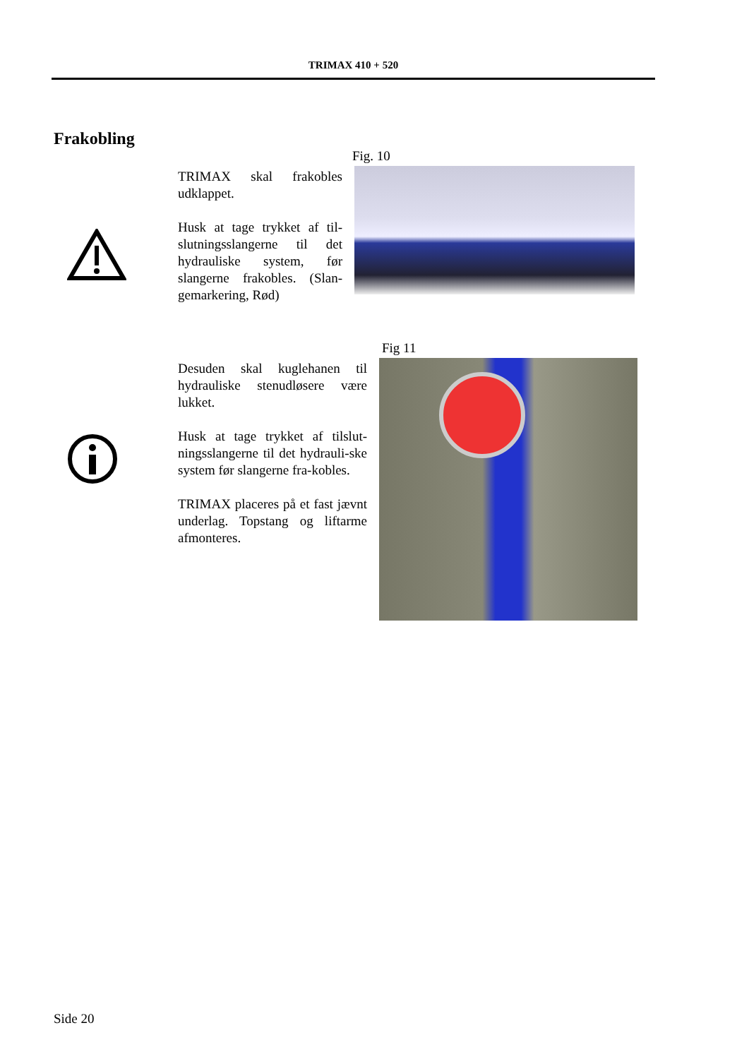TRIMAX 410 + 520
Frakobling
TRIMAX skal frakobles udklappet.
Husk at tage trykket af til-slutningsslangerne til det hydrauliske system, før slangerne frakobles. (Slan-gemarkering, Rød)
Fig. 10
Fig 11
Desuden skal kuglehanen til hydrauliske stenudløsere være lukket.
Husk at tage trykket af tilslut-ningsslangerne til det hydrauli-ske system før slangerne fra-kobles.
TRIMAX placeres på et fast jævnt underlag. Topstang og liftarme afmonteres.
Side 20